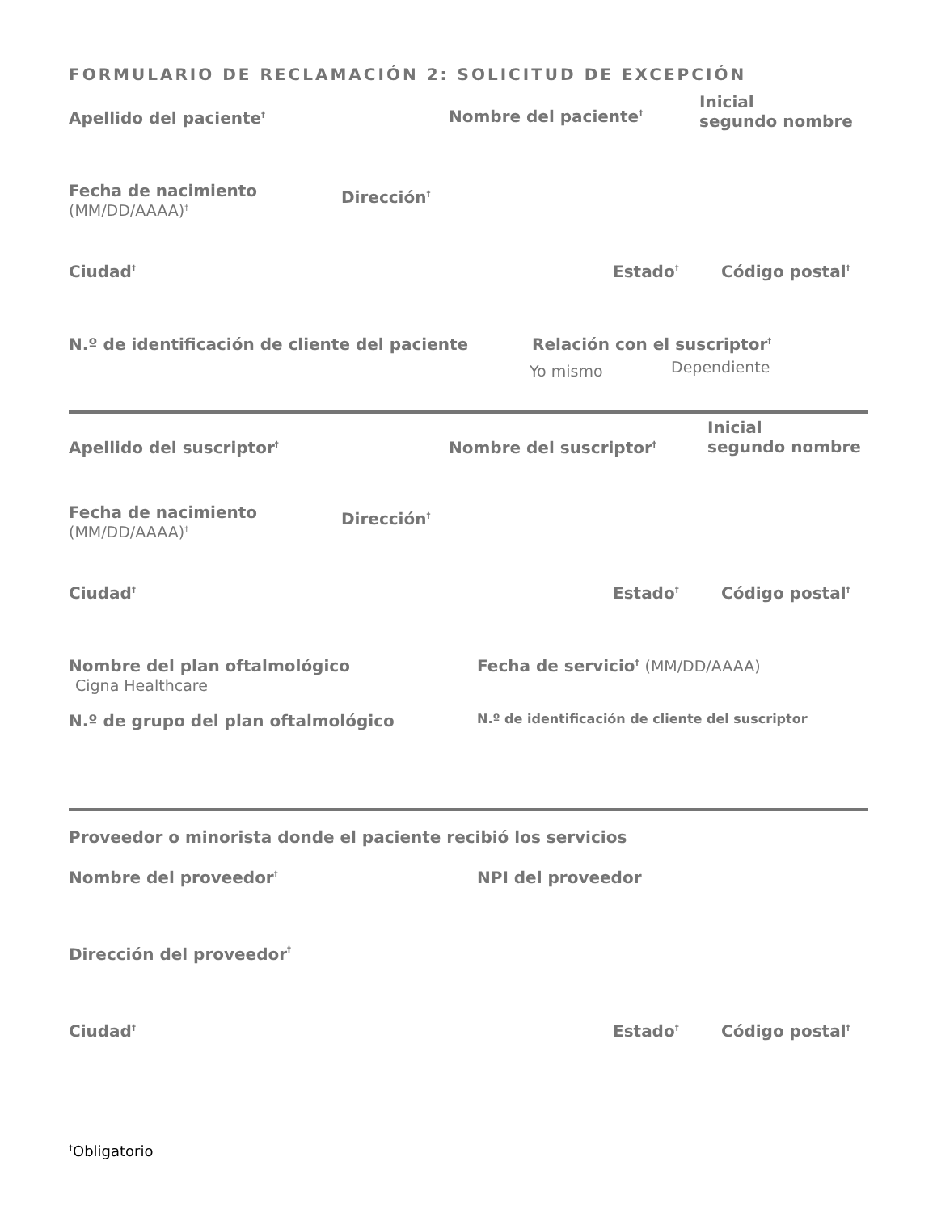FORMULARIO DE RECLAMACIÓN 2: SOLICITUD DE EXCEPCIÓN
Apellido del paciente<sup>†</sup>
Nombre del paciente<sup>†</sup>
Inicial
segundo nombre
Fecha de nacimiento
(MM/DD/AAAA)<sup>†</sup>
Dirección<sup>†</sup>
Ciudad<sup>†</sup>
Estado<sup>†</sup>
Código postal<sup>†</sup>
N.º de identificación de cliente del paciente Relación con el suscriptor<sup>†</sup>
Yo mismo
Dependiente
Apellido del suscriptor<sup>†</sup>
Nombre del suscriptor<sup>†</sup>
Inicial
segundo nombre
Fecha de nacimiento
(MM/DD/AAAA)<sup>†</sup>
Dirección<sup>†</sup>
Ciudad<sup>†</sup>
Estado<sup>†</sup>
Código postal<sup>†</sup>
Nombre del plan oftalmológico
Cigna Healthcare
Fecha de servicio<sup>†</sup> (MM/DD/AAAA)
N.º de grupo del plan oftalmológico
N.º de identificación de cliente del suscriptor
Proveedor o minorista donde el paciente recibió los servicios
Nombre del proveedor<sup>†</sup>
NPI del proveedor
Dirección del proveedor<sup>†</sup>
Ciudad<sup>†</sup>
Estado<sup>†</sup>
Código postal<sup>†</sup>
<sup>†</sup> Obligatorio